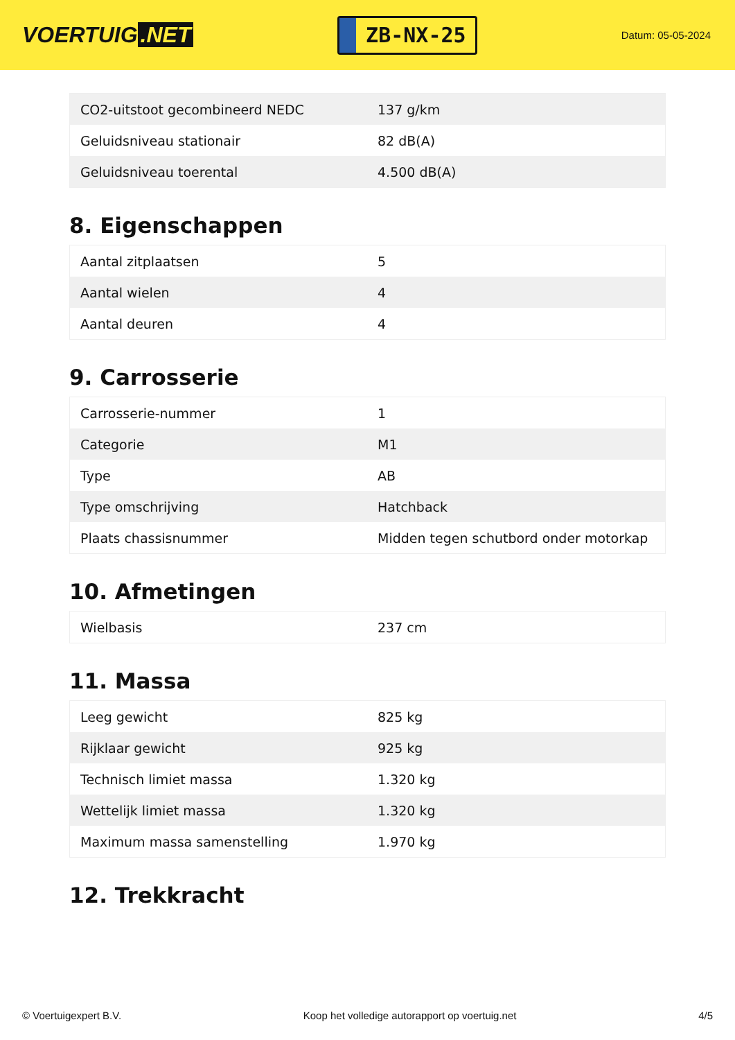VOERTUIG.NET
ZB-NX-25
Datum: 05-05-2024
| CO2-uitstoot gecombineerd NEDC | 137 g/km |
| Geluidsniveau stationair | 82 dB(A) |
| Geluidsniveau toerental | 4.500 dB(A) |
8. Eigenschappen
| Aantal zitplaatsen | 5 |
| Aantal wielen | 4 |
| Aantal deuren | 4 |
9. Carrosserie
| Carrosserie-nummer | 1 |
| Categorie | M1 |
| Type | AB |
| Type omschrijving | Hatchback |
| Plaats chassisnummer | Midden tegen schutbord onder motorkap |
10. Afmetingen
| Wielbasis | 237 cm |
11. Massa
| Leeg gewicht | 825 kg |
| Rijklaar gewicht | 925 kg |
| Technisch limiet massa | 1.320 kg |
| Wettelijk limiet massa | 1.320 kg |
| Maximum massa samenstelling | 1.970 kg |
12. Trekkracht
© Voertuigexpert B.V. Koop het volledige autorapport op voertuig.net 4/5